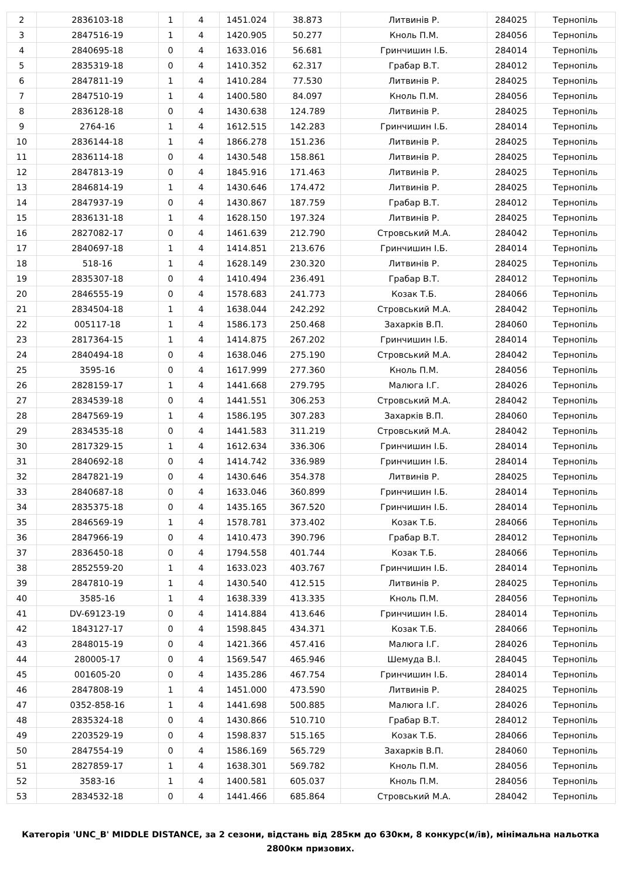| 2 | 2836103-18 | 1 | 4 | 1451.024 | 38.873 | Литвинів Р. | 284025 | Тернопіль |
| 3 | 2847516-19 | 1 | 4 | 1420.905 | 50.277 | Кноль П.М. | 284056 | Тернопіль |
| 4 | 2840695-18 | 0 | 4 | 1633.016 | 56.681 | Гринчишин І.Б. | 284014 | Тернопіль |
| 5 | 2835319-18 | 0 | 4 | 1410.352 | 62.317 | Грабар В.Т. | 284012 | Тернопіль |
| 6 | 2847811-19 | 1 | 4 | 1410.284 | 77.530 | Литвинів Р. | 284025 | Тернопіль |
| 7 | 2847510-19 | 1 | 4 | 1400.580 | 84.097 | Кноль П.М. | 284056 | Тернопіль |
| 8 | 2836128-18 | 0 | 4 | 1430.638 | 124.789 | Литвинів Р. | 284025 | Тернопіль |
| 9 | 2764-16 | 1 | 4 | 1612.515 | 142.283 | Гринчишин І.Б. | 284014 | Тернопіль |
| 10 | 2836144-18 | 1 | 4 | 1866.278 | 151.236 | Литвинів Р. | 284025 | Тернопіль |
| 11 | 2836114-18 | 0 | 4 | 1430.548 | 158.861 | Литвинів Р. | 284025 | Тернопіль |
| 12 | 2847813-19 | 0 | 4 | 1845.916 | 171.463 | Литвинів Р. | 284025 | Тернопіль |
| 13 | 2846814-19 | 1 | 4 | 1430.646 | 174.472 | Литвинів Р. | 284025 | Тернопіль |
| 14 | 2847937-19 | 0 | 4 | 1430.867 | 187.759 | Грабар В.Т. | 284012 | Тернопіль |
| 15 | 2836131-18 | 1 | 4 | 1628.150 | 197.324 | Литвинів Р. | 284025 | Тернопіль |
| 16 | 2827082-17 | 0 | 4 | 1461.639 | 212.790 | Стровський М.А. | 284042 | Тернопіль |
| 17 | 2840697-18 | 1 | 4 | 1414.851 | 213.676 | Гринчишин І.Б. | 284014 | Тернопіль |
| 18 | 518-16 | 1 | 4 | 1628.149 | 230.320 | Литвинів Р. | 284025 | Тернопіль |
| 19 | 2835307-18 | 0 | 4 | 1410.494 | 236.491 | Грабар В.Т. | 284012 | Тернопіль |
| 20 | 2846555-19 | 0 | 4 | 1578.683 | 241.773 | Козак Т.Б. | 284066 | Тернопіль |
| 21 | 2834504-18 | 1 | 4 | 1638.044 | 242.292 | Стровський М.А. | 284042 | Тернопіль |
| 22 | 005117-18 | 1 | 4 | 1586.173 | 250.468 | Захарків В.П. | 284060 | Тернопіль |
| 23 | 2817364-15 | 1 | 4 | 1414.875 | 267.202 | Гринчишин І.Б. | 284014 | Тернопіль |
| 24 | 2840494-18 | 0 | 4 | 1638.046 | 275.190 | Стровський М.А. | 284042 | Тернопіль |
| 25 | 3595-16 | 0 | 4 | 1617.999 | 277.360 | Кноль П.М. | 284056 | Тернопіль |
| 26 | 2828159-17 | 1 | 4 | 1441.668 | 279.795 | Малюга І.Г. | 284026 | Тернопіль |
| 27 | 2834539-18 | 0 | 4 | 1441.551 | 306.253 | Стровський М.А. | 284042 | Тернопіль |
| 28 | 2847569-19 | 1 | 4 | 1586.195 | 307.283 | Захарків В.П. | 284060 | Тернопіль |
| 29 | 2834535-18 | 0 | 4 | 1441.583 | 311.219 | Стровський М.А. | 284042 | Тернопіль |
| 30 | 2817329-15 | 1 | 4 | 1612.634 | 336.306 | Гринчишин І.Б. | 284014 | Тернопіль |
| 31 | 2840692-18 | 0 | 4 | 1414.742 | 336.989 | Гринчишин І.Б. | 284014 | Тернопіль |
| 32 | 2847821-19 | 0 | 4 | 1430.646 | 354.378 | Литвинів Р. | 284025 | Тернопіль |
| 33 | 2840687-18 | 0 | 4 | 1633.046 | 360.899 | Гринчишин І.Б. | 284014 | Тернопіль |
| 34 | 2835375-18 | 0 | 4 | 1435.165 | 367.520 | Гринчишин І.Б. | 284014 | Тернопіль |
| 35 | 2846569-19 | 1 | 4 | 1578.781 | 373.402 | Козак Т.Б. | 284066 | Тернопіль |
| 36 | 2847966-19 | 0 | 4 | 1410.473 | 390.796 | Грабар В.Т. | 284012 | Тернопіль |
| 37 | 2836450-18 | 0 | 4 | 1794.558 | 401.744 | Козак Т.Б. | 284066 | Тернопіль |
| 38 | 2852559-20 | 1 | 4 | 1633.023 | 403.767 | Гринчишин І.Б. | 284014 | Тернопіль |
| 39 | 2847810-19 | 1 | 4 | 1430.540 | 412.515 | Литвинів Р. | 284025 | Тернопіль |
| 40 | 3585-16 | 1 | 4 | 1638.339 | 413.335 | Кноль П.М. | 284056 | Тернопіль |
| 41 | DV-69123-19 | 0 | 4 | 1414.884 | 413.646 | Гринчишин І.Б. | 284014 | Тернопіль |
| 42 | 1843127-17 | 0 | 4 | 1598.845 | 434.371 | Козак Т.Б. | 284066 | Тернопіль |
| 43 | 2848015-19 | 0 | 4 | 1421.366 | 457.416 | Малюга І.Г. | 284026 | Тернопіль |
| 44 | 280005-17 | 0 | 4 | 1569.547 | 465.946 | Шемуда В.І. | 284045 | Тернопіль |
| 45 | 001605-20 | 0 | 4 | 1435.286 | 467.754 | Гринчишин І.Б. | 284014 | Тернопіль |
| 46 | 2847808-19 | 1 | 4 | 1451.000 | 473.590 | Литвинів Р. | 284025 | Тернопіль |
| 47 | 0352-858-16 | 1 | 4 | 1441.698 | 500.885 | Малюга І.Г. | 284026 | Тернопіль |
| 48 | 2835324-18 | 0 | 4 | 1430.866 | 510.710 | Грабар В.Т. | 284012 | Тернопіль |
| 49 | 2203529-19 | 0 | 4 | 1598.837 | 515.165 | Козак Т.Б. | 284066 | Тернопіль |
| 50 | 2847554-19 | 0 | 4 | 1586.169 | 565.729 | Захарків В.П. | 284060 | Тернопіль |
| 51 | 2827859-17 | 1 | 4 | 1638.301 | 569.782 | Кноль П.М. | 284056 | Тернопіль |
| 52 | 3583-16 | 1 | 4 | 1400.581 | 605.037 | Кноль П.М. | 284056 | Тернопіль |
| 53 | 2834532-18 | 0 | 4 | 1441.466 | 685.864 | Стровський М.А. | 284042 | Тернопіль |
Категорія 'UNC_B' MIDDLE DISTANCE, за 2 сезони, відстань від 285км до 630км, 8 конкурс(и/ів), мінімальна нальотка 2800км призових.